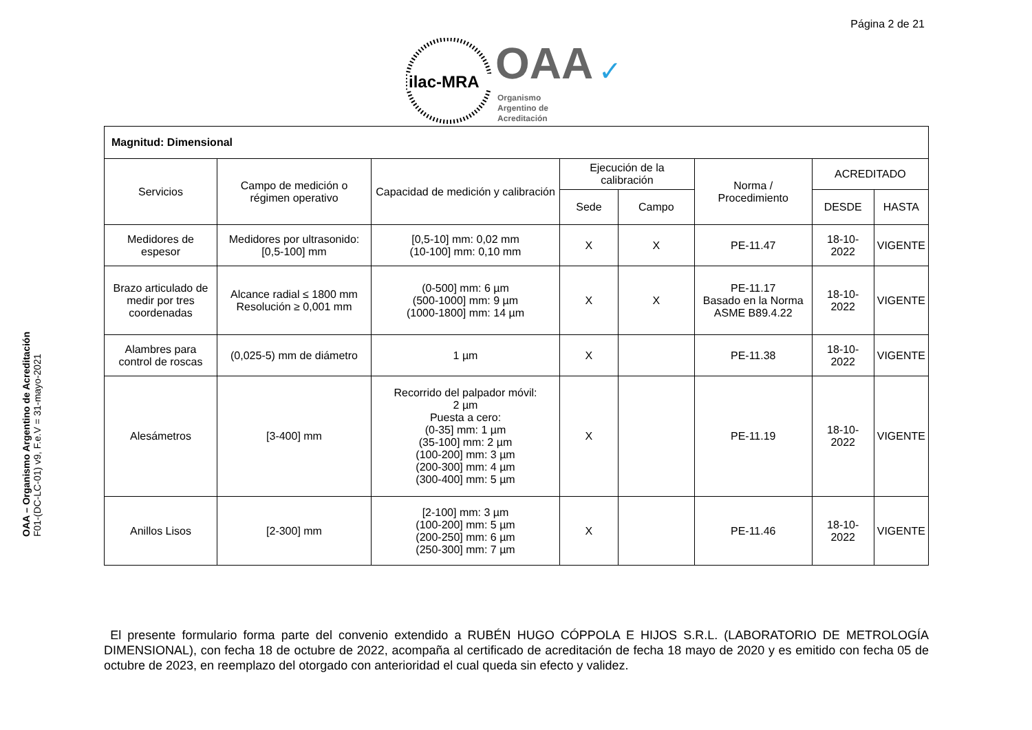Página 2 de 21
OAA – Organismo Argentino de Acreditación
F01-(DC-LC-01) v9, F.e.V = 31-mayo-2021
ilac-MRA
OAA ✓
Organismo
Argentino de
Acreditación
| Magnitud: Dimensional | | | | | | | |
| Servicios | Campo de medición o régimen operativo | Capacidad de medición y calibración | Ejecución de la calibración | | Norma / Procedimiento | ACREDITADO | |
| | | | Sede | Campo | | DESDE | HASTA |
| Medidores de espesor | Medidores por ultrasonido: [0,5-100] mm | [0,5-10] mm: 0,02 mm (10-100] mm: 0,10 mm | X | X | PE-11.47 | 18-10-2022 | VIGENTE |
| Brazo articulado de medir por tres coordenadas | Alcance radial ≤ 1800 mm Resolución ≥ 0,001 mm | (0-500] mm: 6 µm (500-1000] mm: 9 µm (1000-1800] mm: 14 µm | X | X | PE-11.17 Basado en la Norma ASME B89.4.22 | 18-10-2022 | VIGENTE |
| Alambres para control de roscas | (0,025-5) mm de diámetro | 1 µm | X | | PE-11.38 | 18-10-2022 | VIGENTE |
| Alesámetros | [3-400] mm | Recorrido del palpador móvil: 2 µm Puesta a cero: (0-35] mm: 1 µm (35-100] mm: 2 µm (100-200] mm: 3 µm (200-300] mm: 4 µm (300-400] mm: 5 µm | X | | PE-11.19 | 18-10-2022 | VIGENTE |
| Anillos Lisos | [2-300] mm | [2-100] mm: 3 µm (100-200] mm: 5 µm (200-250] mm: 6 µm (250-300] mm: 7 µm | X | | PE-11.46 | 18-10-2022 | VIGENTE |
El presente formulario forma parte del convenio extendido a RUBÉN HUGO CÓPPOLA E HIJOS S.R.L. (LABORATORIO DE METROLOGÍA DIMENSIONAL), con fecha 18 de octubre de 2022, acompaña al certificado de acreditación de fecha 18 mayo de 2020 y es emitido con fecha 05 de octubre de 2023, en reemplazo del otorgado con anterioridad el cual queda sin efecto y validez.